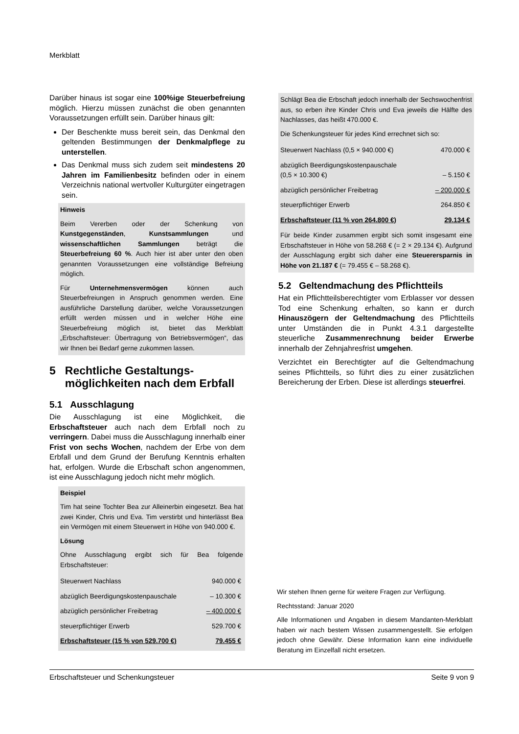Merkblatt
Darüber hinaus ist sogar eine 100%ige Steuerbefreiung möglich. Hierzu müssen zunächst die oben genannten Voraussetzungen erfüllt sein. Darüber hinaus gilt:
Der Beschenkte muss bereit sein, das Denkmal den geltenden Bestimmungen der Denkmalpflege zu unterstellen.
Das Denkmal muss sich zudem seit mindestens 20 Jahren im Familienbesitz befinden oder in einem Verzeichnis national wertvoller Kulturgüter eingetragen sein.
Hinweis
Beim Vererben oder der Schenkung von Kunstgegenständen, Kunstsammlungen und wissenschaftlichen Sammlungen beträgt die Steuerbefreiung 60 %. Auch hier ist aber unter den oben genannten Voraussetzungen eine vollständige Befreiung möglich.
Für Unternehmensvermögen können auch Steuerbefreiungen in Anspruch genommen werden. Eine ausführliche Darstellung darüber, welche Voraussetzungen erfüllt werden müssen und in welcher Höhe eine Steuerbefreiung möglich ist, bietet das Merkblatt „Erbschaftsteuer: Übertragung von Betriebsvermögen“, das wir Ihnen bei Bedarf gerne zukommen lassen.
5 Rechtliche Gestaltungs­möglichkeiten nach dem Erbfall
5.1 Ausschlagung
Die Ausschlagung ist eine Möglichkeit, die Erbschaftsteuer auch nach dem Erbfall noch zu verringern. Dabei muss die Ausschlagung innerhalb einer Frist von sechs Wochen, nachdem der Erbe von dem Erbfall und dem Grund der Berufung Kenntnis erhalten hat, erfolgen. Wurde die Erbschaft schon angenommen, ist eine Ausschlagung jedoch nicht mehr möglich.
Beispiel
Tim hat seine Tochter Bea zur Alleinerbin eingesetzt. Bea hat zwei Kinder, Chris und Eva. Tim verstirbt und hinterlässt Bea ein Vermögen mit einem Steuerwert in Höhe von 940.000 €.
Lösung
Ohne Ausschlagung ergibt sich für Bea folgende Erbschaftsteuer:
| Steuerwert Nachlass | 940.000 € |
| abzüglich Beerdigungskostenpauschale | – 10.300 € |
| abzüglich persönlicher Freibetrag | – 400.000 € |
| steuerpflichtiger Erwerb | 529.700 € |
| Erbschaftsteuer (15 % von 529.700 €) | 79.455 € |
Schlägt Bea die Erbschaft jedoch innerhalb der Sechswochenfrist aus, so erben ihre Kinder Chris und Eva jeweils die Hälfte des Nachlasses, das heißt 470.000 €.
Die Schenkungsteuer für jedes Kind errechnet sich so:
| Steuerwert Nachlass (0,5 × 940.000 €) | 470.000 € |
| abzüglich Beerdigungskostenpauschale (0,5 × 10.300 €) | – 5.150 € |
| abzüglich persönlicher Freibetrag | – 200.000 € |
| steuerpflichtiger Erwerb | 264.850 € |
| Erbschaftsteuer (11 % von 264.800 €) | 29.134 € |
Für beide Kinder zusammen ergibt sich somit insgesamt eine Erbschaftsteuer in Höhe von 58.268 € (= 2 × 29.134 €). Aufgrund der Ausschlagung ergibt sich daher eine Steuerersparnis in Höhe von 21.187 € (= 79.455 € – 58.268 €).
5.2 Geltendmachung des Pflichtteils
Hat ein Pflichtteilsberechtigter vom Erblasser vor dessen Tod eine Schenkung erhalten, so kann er durch Hinauszögern der Geltendmachung des Pflichtteils unter Umständen die in Punkt 4.3.1 dargestellte steuerliche Zusammenrechnung beider Erwerbe innerhalb der Zehnjahresfrist umgehen.
Verzichtet ein Berechtigter auf die Geltendmachung seines Pflichtteils, so führt dies zu einer zusätzlichen Bereicherung der Erben. Diese ist allerdings steuerfrei.
Wir stehen Ihnen gerne für weitere Fragen zur Verfügung.
Rechtsstand: Januar 2020
Alle Informationen und Angaben in diesem Mandanten-Merkblatt haben wir nach bestem Wissen zusammengestellt. Sie erfolgen jedoch ohne Gewähr. Diese Information kann eine individuelle Beratung im Einzelfall nicht ersetzen.
Erbschaftsteuer und Schenkungsteuer Seite 9 von 9